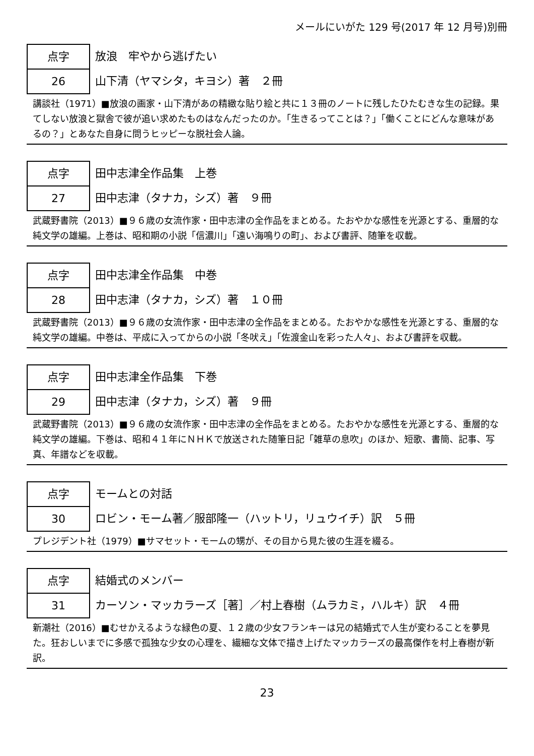メールにいがた 129 号(2017 年 12 月号)別冊
点字
26
放浪　牢やから逃げたい
山下清（ヤマシタ，キヨシ）著　２冊
講談社（1971）■放浪の画家・山下清があの精緻な貼り絵と共に１３冊のノートに残したひたむきな生の記録。果てしない放浪と獄舎で彼が追い求めたものはなんだったのか。「生きるってことは？」「働くことにどんな意味があるの？」とあなた自身に問うヒッピーな脱社会人論。
点字
27
田中志津全作品集　上巻
田中志津（タナカ，シズ）著　９冊
武蔵野書院（2013）■９６歳の女流作家・田中志津の全作品をまとめる。たおやかな感性を光源とする、重層的な純文学の雄編。上巻は、昭和期の小説「信濃川」「遠い海鳴りの町」、および書評、随筆を収載。
点字
28
田中志津全作品集　中巻
田中志津（タナカ，シズ）著　１０冊
武蔵野書院（2013）■９６歳の女流作家・田中志津の全作品をまとめる。たおやかな感性を光源とする、重層的な純文学の雄編。中巻は、平成に入ってからの小説「冬吠え」「佐渡金山を彩った人々」、および書評を収載。
点字
29
田中志津全作品集　下巻
田中志津（タナカ，シズ）著　９冊
武蔵野書院（2013）■９６歳の女流作家・田中志津の全作品をまとめる。たおやかな感性を光源とする、重層的な純文学の雄編。下巻は、昭和４１年にＮＨＫで放送された随筆日記「雑草の息吹」のほか、短歌、書簡、記事、写真、年譜などを収載。
点字
30
モームとの対話
ロビン・モーム著／服部隆一（ハットリ，リュウイチ）訳　５冊
プレジデント社（1979）■サマセット・モームの甥が、その目から見た彼の生涯を綴る。
点字
31
結婚式のメンバー
カーソン・マッカラーズ［著］／村上春樹（ムラカミ，ハルキ）訳　４冊
新潮社（2016）■むせかえるような緑色の夏、１２歳の少女フランキーは兄の結婚式で人生が変わることを夢見た。狂おしいまでに多感で孤独な少女の心理を、繊細な文体で描き上げたマッカラーズの最高傑作を村上春樹が新訳。
23